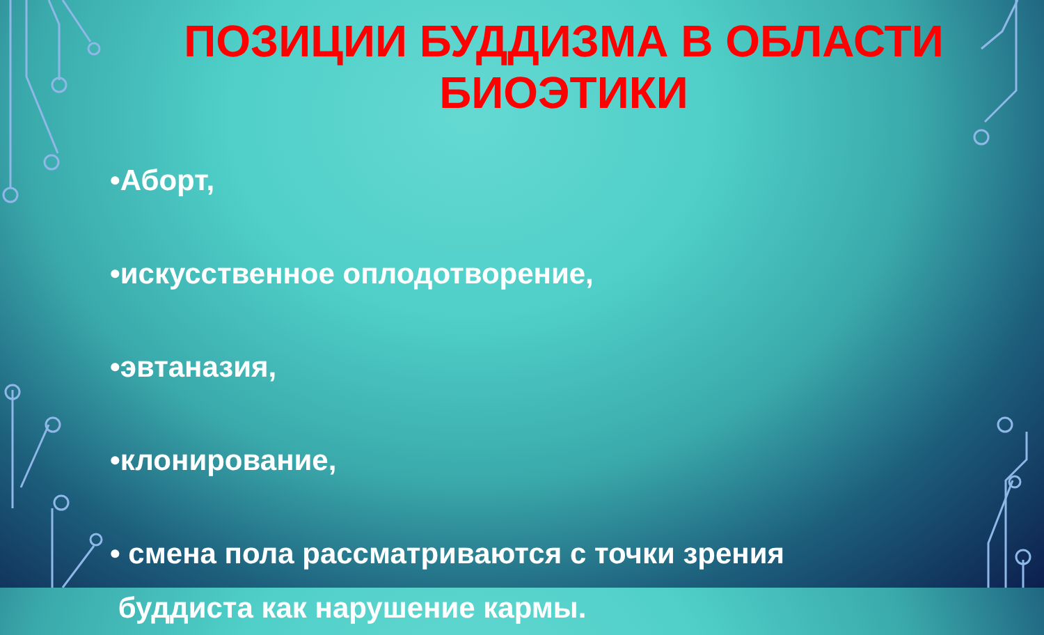ПОЗИЦИИ БУДДИЗМА В ОБЛАСТИ БИОЭТИКИ
•Аборт,
•искусственное оплодотворение,
•эвтаназия,
•клонирование,
• смена пола рассматриваются с точки зрения
буддиста как нарушение кармы.